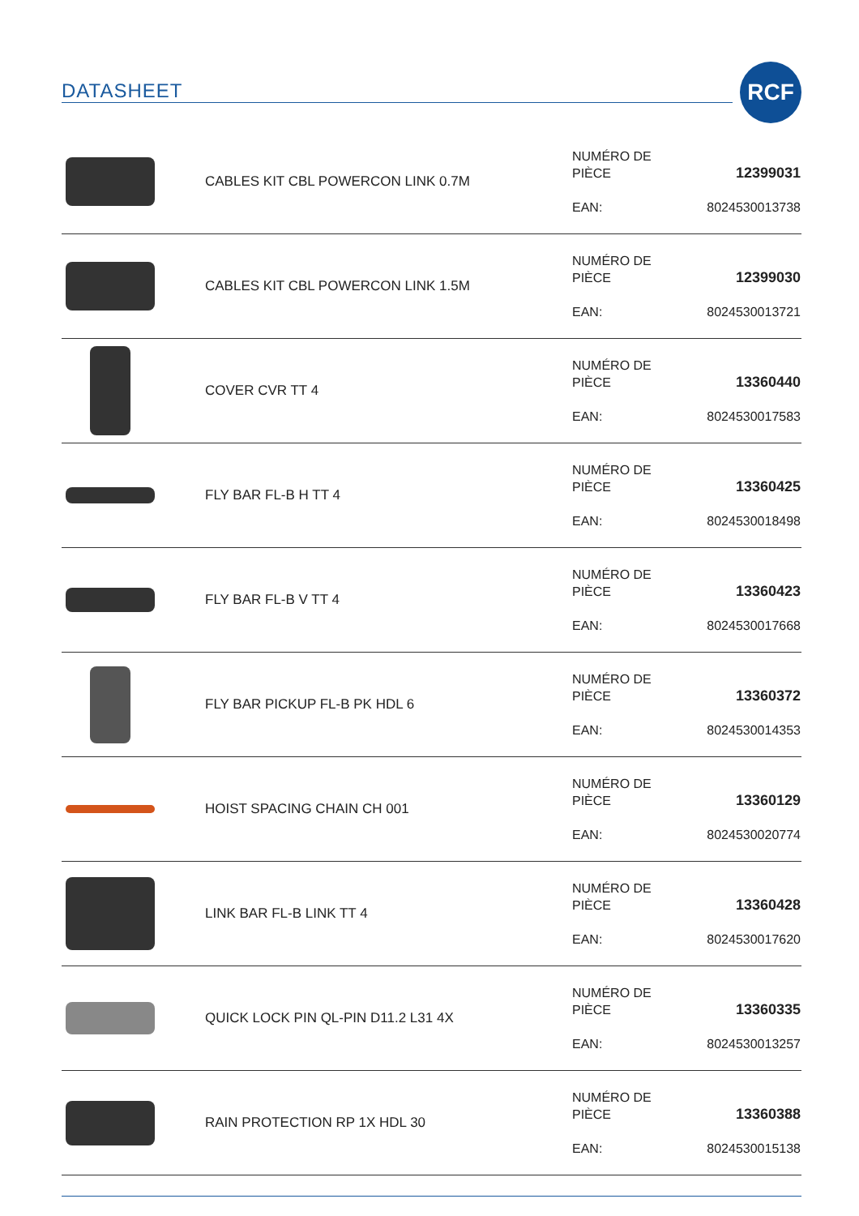DATASHEET
RCF
| | CABLES KIT CBL POWERCON LINK 0.7M | NUMÉRO DE PIÈCE EAN: | 12399031 8024530013738 |
| | CABLES KIT CBL POWERCON LINK 1.5M | NUMÉRO DE PIÈCE EAN: | 12399030 8024530013721 |
| | COVER CVR TT 4 | NUMÉRO DE PIÈCE EAN: | 13360440 8024530017583 |
| | FLY BAR FL-B H TT 4 | NUMÉRO DE PIÈCE EAN: | 13360425 8024530018498 |
| | FLY BAR FL-B V TT 4 | NUMÉRO DE PIÈCE EAN: | 13360423 8024530017668 |
| | FLY BAR PICKUP FL-B PK HDL 6 | NUMÉRO DE PIÈCE EAN: | 13360372 8024530014353 |
| | HOIST SPACING CHAIN CH 001 | NUMÉRO DE PIÈCE EAN: | 13360129 8024530020774 |
| | LINK BAR FL-B LINK TT 4 | NUMÉRO DE PIÈCE EAN: | 13360428 8024530017620 |
| | QUICK LOCK PIN QL-PIN D11.2 L31 4X | NUMÉRO DE PIÈCE EAN: | 13360335 8024530013257 |
| | RAIN PROTECTION RP 1X HDL 30 | NUMÉRO DE PIÈCE EAN: | 13360388 8024530015138 |